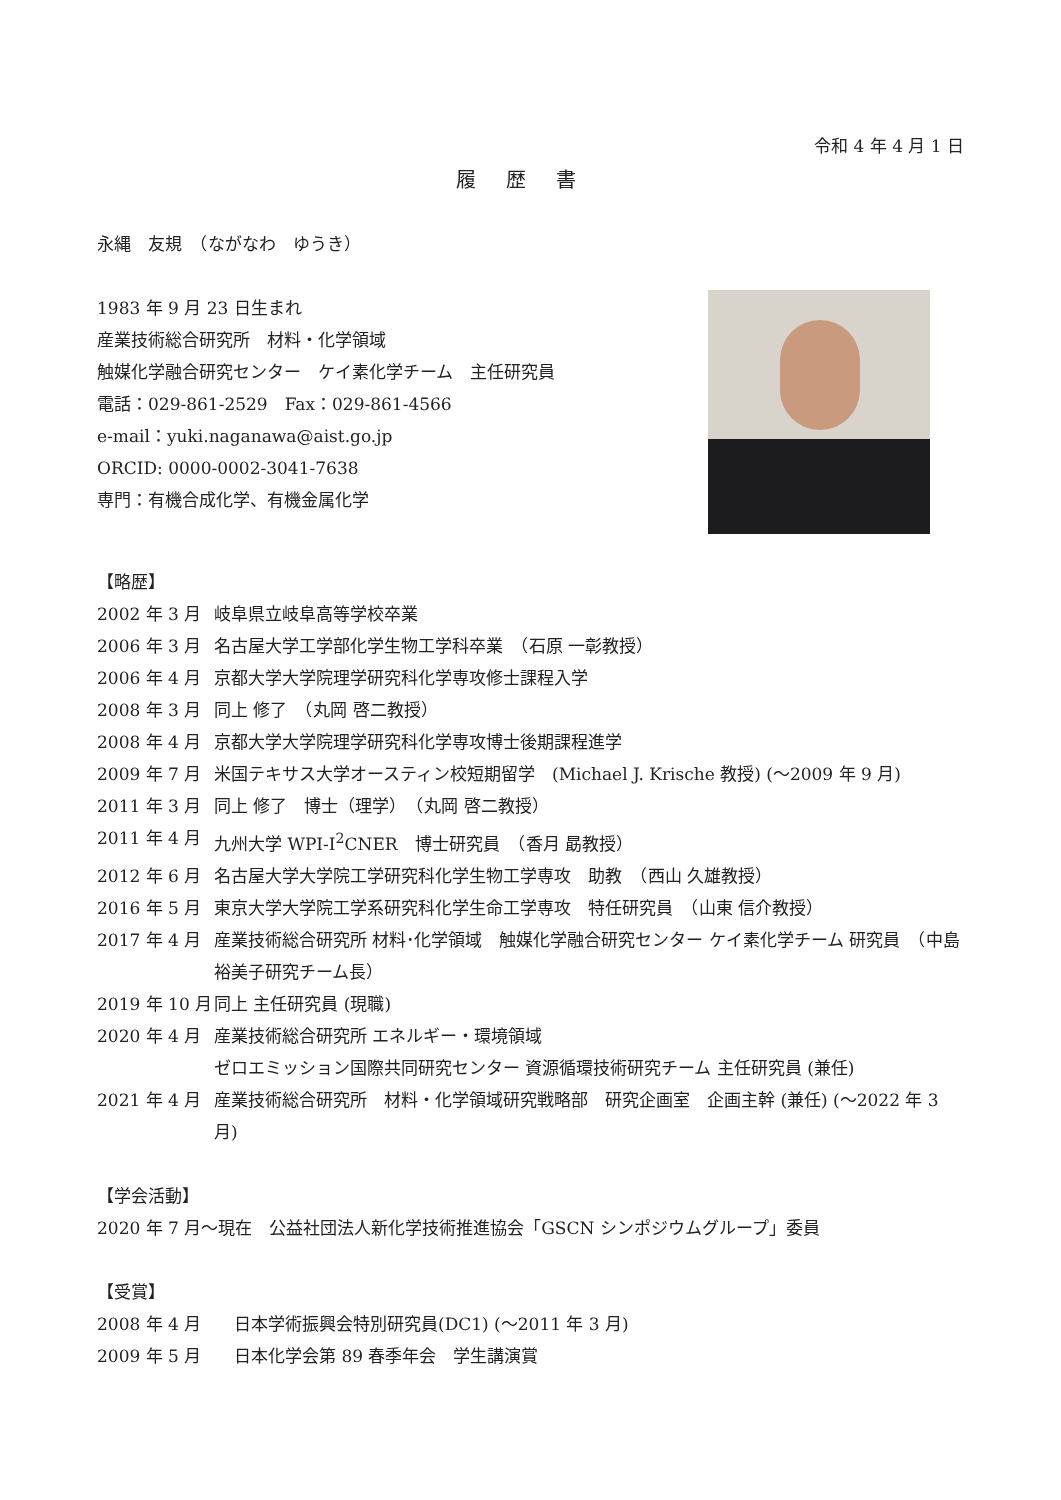令和 4 年 4 月 1 日
履歴書
永縄　友規　（ながなわ　ゆうき）
1983 年 9 月 23 日生まれ
産業技術総合研究所　材料・化学領域
触媒化学融合研究センター　ケイ素化学チーム　主任研究員
電話：029-861-2529　Fax：029-861-4566
e-mail：yuki.naganawa@aist.go.jp
ORCID: 0000-0002-3041-7638
専門：有機合成化学、有機金属化学
【略歴】
2002 年 3 月 岐阜県立岐阜高等学校卒業
2006 年 3 月 名古屋大学工学部化学生物工学科卒業　（石原 一彰教授）
2006 年 4 月 京都大学大学院理学研究科化学専攻修士課程入学
2008 年 3 月 同上 修了　（丸岡 啓二教授）
2008 年 4 月 京都大学大学院理学研究科化学専攻博士後期課程進学
2009 年 7 月 米国テキサス大学オースティン校短期留学　(Michael J. Krische 教授) (～2009 年 9 月)
2011 年 3 月 同上 修了　博士（理学）　（丸岡 啓二教授）
2011 年 4 月 九州大学 WPI-I<sup>2</sup>CNER　博士研究員　（香月 勗教授）
2012 年 6 月 名古屋大学大学院工学研究科化学生物工学専攻　助教　（西山 久雄教授）
2016 年 5 月 東京大学大学院工学系研究科化学生命工学専攻　特任研究員　（山東 信介教授）
2017 年 4 月 産業技術総合研究所 材料･化学領域　触媒化学融合研究センター ケイ素化学チーム 研究員　（中島 裕美子研究チーム長）
2019 年 10 月 同上 主任研究員 (現職)
2020 年 4 月 産業技術総合研究所 エネルギー・環境領域
ゼロエミッション国際共同研究センター 資源循環技術研究チーム 主任研究員 (兼任)
2021 年 4 月 産業技術総合研究所　材料・化学領域研究戦略部　研究企画室　企画主幹 (兼任) (～2022 年 3 月)
【学会活動】
2020 年 7 月～現在　公益社団法人新化学技術推進協会「GSCN シンポジウムグループ」委員
【受賞】
2008 年 4 月 日本学術振興会特別研究員(DC1) (～2011 年 3 月)
2009 年 5 月 日本化学会第 89 春季年会　学生講演賞